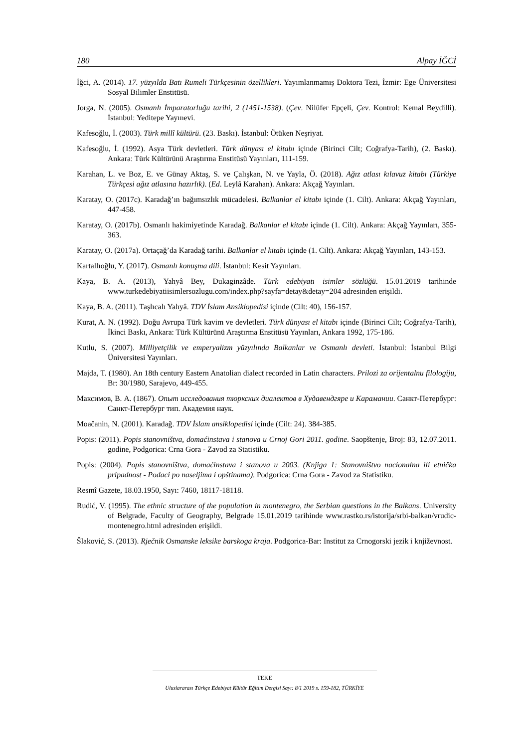180 Alpay İĞCİ
İğci, A. (2014). 17. yüzyılda Batı Rumeli Türkçesinin özellikleri. Yayımlanmamış Doktora Tezi, İzmir: Ege Üniversitesi Sosyal Bilimler Enstitüsü.
Jorga, N. (2005). Osmanlı İmparatorluğu tarihi, 2 (1451-1538). (Çev. Nilüfer Epçeli, Çev. Kontrol: Kemal Beydilli). İstanbul: Yeditepe Yayınevi.
Kafesoğlu, İ. (2003). Türk millî kültürü. (23. Baskı). İstanbul: Ötüken Neşriyat.
Kafesoğlu, İ. (1992). Asya Türk devletleri. Türk dünyası el kitabı içinde (Birinci Cilt; Coğrafya-Tarih), (2. Baskı). Ankara: Türk Kültürünü Araştırma Enstitüsü Yayınları, 111-159.
Karahan, L. ve Boz, E. ve Günay Aktaş, S. ve Çalışkan, N. ve Yayla, Ö. (2018). Ağız atlası kılavuz kitabı (Türkiye Türkçesi ağız atlasına hazırlık). (Ed. Leylâ Karahan). Ankara: Akçağ Yayınları.
Karatay, O. (2017c). Karadağ’ın bağımsızlık mücadelesi. Balkanlar el kitabı içinde (1. Cilt). Ankara: Akçağ Yayınları, 447-458.
Karatay, O. (2017b). Osmanlı hakimiyetinde Karadağ. Balkanlar el kitabı içinde (1. Cilt). Ankara: Akçağ Yayınları, 355-363.
Karatay, O. (2017a). Ortaçağ’da Karadağ tarihi. Balkanlar el kitabı içinde (1. Cilt). Ankara: Akçağ Yayınları, 143-153.
Kartallıoğlu, Y. (2017). Osmanlı konuşma dili. İstanbul: Kesit Yayınları.
Kaya, B. A. (2013), Yahyâ Bey, Dukaginzâde. Türk edebiyatı isimler sözlüğü. 15.01.2019 tarihinde www.turkedebiyatiisimlersozlugu.com/index.php?sayfa=detay&detay=204 adresinden erişildi.
Kaya, B. A. (2011). Taşlıcalı Yahyâ. TDV İslam Ansiklopedisi içinde (Cilt: 40), 156-157.
Kurat, A. N. (1992). Doğu Avrupa Türk kavim ve devletleri. Türk dünyası el kitabı içinde (Birinci Cilt; Coğrafya-Tarih), İkinci Baskı, Ankara: Türk Kültürünü Araştırma Enstitüsü Yayınları, Ankara 1992, 175-186.
Kutlu, S. (2007). Milliyetçilik ve emperyalizm yüzyılında Balkanlar ve Osmanlı devleti. İstanbul: İstanbul Bilgi Üniversitesi Yayınları.
Majda, T. (1980). An 18th century Eastern Anatolian dialect recorded in Latin characters. Prilozi za orijentalnu filologiju, Br: 30/1980, Sarajevo, 449-455.
Максимов, В. А. (1867). Опыт исследования тюркских диалектов в Худавендгяре и Карамании. Санкт-Петербург: Санкт-Петербург тип. Академия наук.
Moačanin, N. (2001). Karadağ. TDV İslam ansiklopedisi içinde (Cilt: 24). 384-385.
Popis: (2011). Popis stanovništva, domaćinstava i stanova u Crnoj Gori 2011. godine. Saopštenje, Broj: 83, 12.07.2011. godine, Podgorica: Crna Gora - Zavod za Statistiku.
Popis: (2004). Popis stanovništva, domaćinstava i stanova u 2003. (Knjiga 1: Stanovništvo nacionalna ili etnička pripadnost - Podaci po naseljima i opštinama). Podgorica: Crna Gora - Zavod za Statistiku.
Resmî Gazete, 18.03.1950, Sayı: 7460, 18117-18118.
Rudić, V. (1995). The ethnic structure of the population in montenegro, the Serbian questions in the Balkans. University of Belgrade, Faculty of Geography, Belgrade 15.01.2019 tarihinde www.rastko.rs/istorija/srbi-balkan/vrudic-montenegro.html adresinden erişildi.
Šlaković, S. (2013). Rječnik Osmanske leksike barskoga kraja. Podgorica-Bar: Institut za Crnogorski jezik i književnost.
TEKE
Uluslararası Türkçe Edebiyat Kültür Eğitim Dergisi Sayı: 8/1 2019 s. 159-182, TÜRKİYE